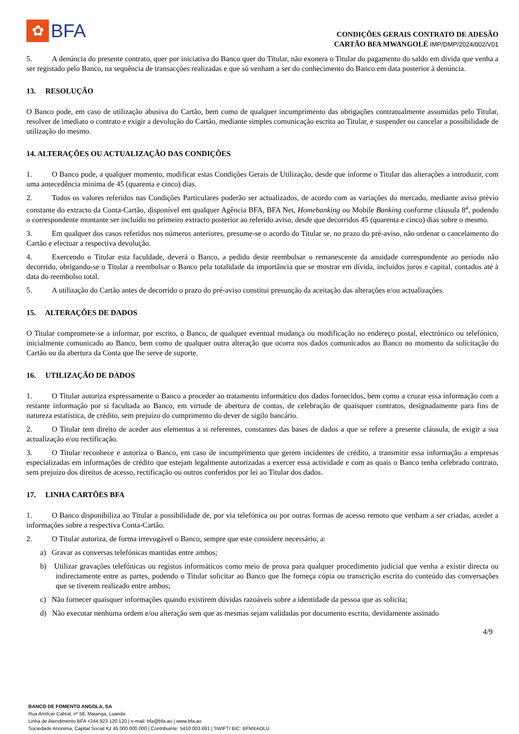✿
BFA
CONDIÇÕES GERAIS CONTRATO DE ADESÃO
CARTÃO BFA MWANGOLÉ IMP/DMP/2024/002/V01
5. A denúncia do presente contrato, quer por iniciativa do Banco quer do Titular, não exonera o Titular do pagamento do saldo em dívida que venha a ser registado pelo Banco, na sequência de transacções realizadas e que só venham a ser do conhecimento do Banco em data posterior à denúncia.
13. RESOLUÇÃO
O Banco pode, em caso de utilização abusiva do Cartão, bem como de qualquer incumprimento das obrigações contratualmente assumidas pelo Titular, resolver de imediato o contrato e exigir a devolução do Cartão, mediante simples comunicação escrita ao Titular, e suspender ou cancelar a possibilidade de utilização do mesmo.
14. ALTERAÇÕES OU ACTUALIZAÇÃO DAS CONDIÇÕES
1. O Banco pode, a qualquer momento, modificar estas Condições Gerais de Utilização, desde que informe o Titular das alterações a introduzir, com uma antecedência mínima de 45 (quarenta e cinco) dias.
2. Todos os valores referidos nas Condições Particulares poderão ser actualizados, de acordo com as variações do mercado, mediante aviso prévio constante do extracto da Conta-Cartão, disponível em qualquer Agência BFA, BFA Net, Homebanking ou Mobile Banking conforme cláusula 8<sup>a</sup>, podendo o correspondente montante ser incluído no primeiro extracto posterior ao referido aviso, desde que decorridos 45 (quarenta e cinco) dias sobre o mesmo.
3. Em qualquer dos casos referidos nos números anteriores, presume-se o acordo do Titular se, no prazo do pré-aviso, não ordenar o cancelamento do Cartão e efectuar a respectiva devolução.
4. Exercendo o Titular esta faculdade, deverá o Banco, a pedido deste reembolsar o remanescente da anuidade correspondente ao período não decorrido, obrigando-se o Titular a reembolsar o Banco pela totalidade da importância que se mostrar em dívida, incluídos juros e capital, contados até à data do reembolso total.
5. A utilização do Cartão antes de decorrido o prazo do pré-aviso constitui presunção da aceitação das alterações e/ou actualizações.
15. ALTERAÇÕES DE DADOS
O Titular compromete-se a informar, por escrito, o Banco, de qualquer eventual mudança ou modificação no endereço postal, electrónico ou telefónico, inicialmente comunicado ao Banco, bem como de qualquer outra alteração que ocorra nos dados comunicados ao Banco no momento da solicitação do Cartão ou da abertura da Conta que lhe serve de suporte.
16. UTILIZAÇÃO DE DADOS
1. O Titular autoriza expressamente o Banco a proceder ao tratamento informático dos dados fornecidos, bem como a cruzar essa informação com a restante informação por si facultada ao Banco, em virtude de abertura de contas, de celebração de quaisquer contratos, designadamente para fins de natureza estatística, de crédito, sem prejuízo do cumprimento do dever de sigilo bancário.
2. O Titular tem direito de aceder aos elementos a si referentes, constantes das bases de dados a que se refere a presente cláusula, de exigir a sua actualização e/ou rectificação.
3. O Titular reconhece e autoriza o Banco, em caso de incumprimento que gerem incidentes de crédito, a transmitir essa informação a empresas especializadas em informações de crédito que estejam legalmente autorizadas a exercer essa actividade e com as quais o Banco tenha celebrado contrato, sem prejuízo dos direitos de acesso, rectificação ou outros conferidos por lei ao Titular dos dados.
17. LINHA CARTÕES BFA
1. O Banco disponibiliza ao Titular a possibilidade de, por via telefónica ou por outras formas de acesso remoto que venham a ser criadas, aceder a informações sobre a respectiva Conta-Cartão.
2. O Titular autoriza, de forma irrevogável o Banco, sempre que este considere necessário, a:
a) Gravar as conversas telefónicas mantidas entre ambos;
b) Utilizar gravações telefónicas ou registos informáticos como meio de prova para qualquer procedimento judicial que venha a existir directa ou indirectamente entre as partes, podendo o Titular solicitar ao Banco que lhe forneça cópia ou transcrição escrita do conteúdo das conversações que se tiverem realizado entre ambos;
c) Não fornecer quaisquer informações quando existirem dúvidas razoáveis sobre a identidade da pessoa que as solicita;
d) Não executar nenhuma ordem e/ou alteração sem que as mesmas sejam validadas por documento escrito, devidamente assinado
4/9
BANCO DE FOMENTO ANGOLA, SA
Rua Amílcar Cabral, nº 58, Maianga, Luanda
Linha de Atendimento BFA +244 923 120 120 | e-mail: bfa@bfa.ao | www.bfa.ao
Sociedade Anónima, Capital Social Kz 45 000 000 000 | Contribuinte: 5410 003 691 | SWIFT/ BIC: BFMXAOLU